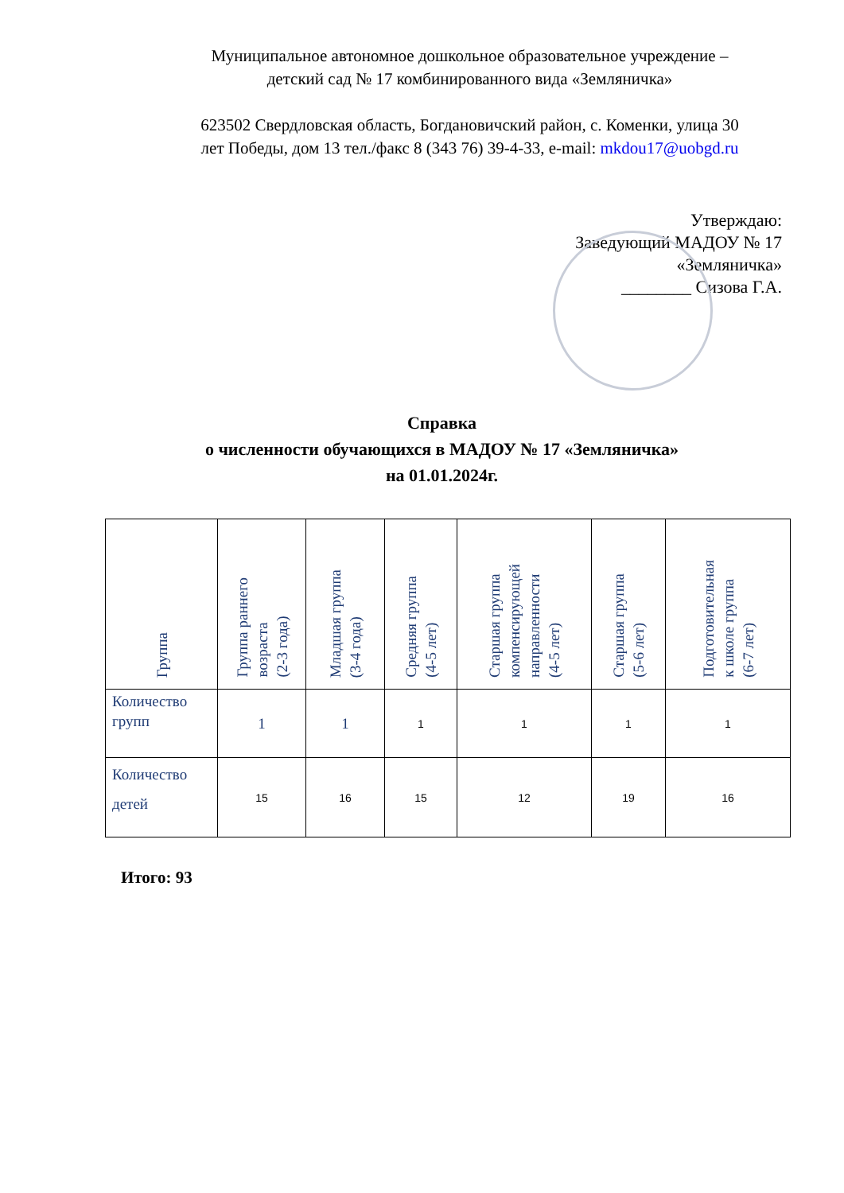Муниципальное автономное дошкольное образовательное учреждение –
детский сад № 17 комбинированного вида «Земляничка»
623502 Свердловская область, Богдановичский район, с. Коменки, улица 30
лет Победы, дом 13 тел./факс 8 (343 76) 39-4-33, e-mail: mkdou17@uobgd.ru
Утверждаю:
Заведующий МАДОУ № 17
«Земляничка»
________ Сизова Г.А.
Справка
о численности обучающихся в МАДОУ № 17 «Земляничка»
на 01.01.2024г.
| Группа | Группа раннего возраста (2-3 года) | Младшая группа (3-4 года) | Средняя группа (4-5 лет) | Старшая группа компенсирующей направленности (4-5 лет) | Старшая группа (5-6 лет) | Подготовительная к школе группа (6-7 лет) |
| --- | --- | --- | --- | --- | --- | --- |
| Количество групп | 1 | 1 | 1 | 1 | 1 | 1 |
| Количество детей | 15 | 16 | 15 | 12 | 19 | 16 |
Итого: 93